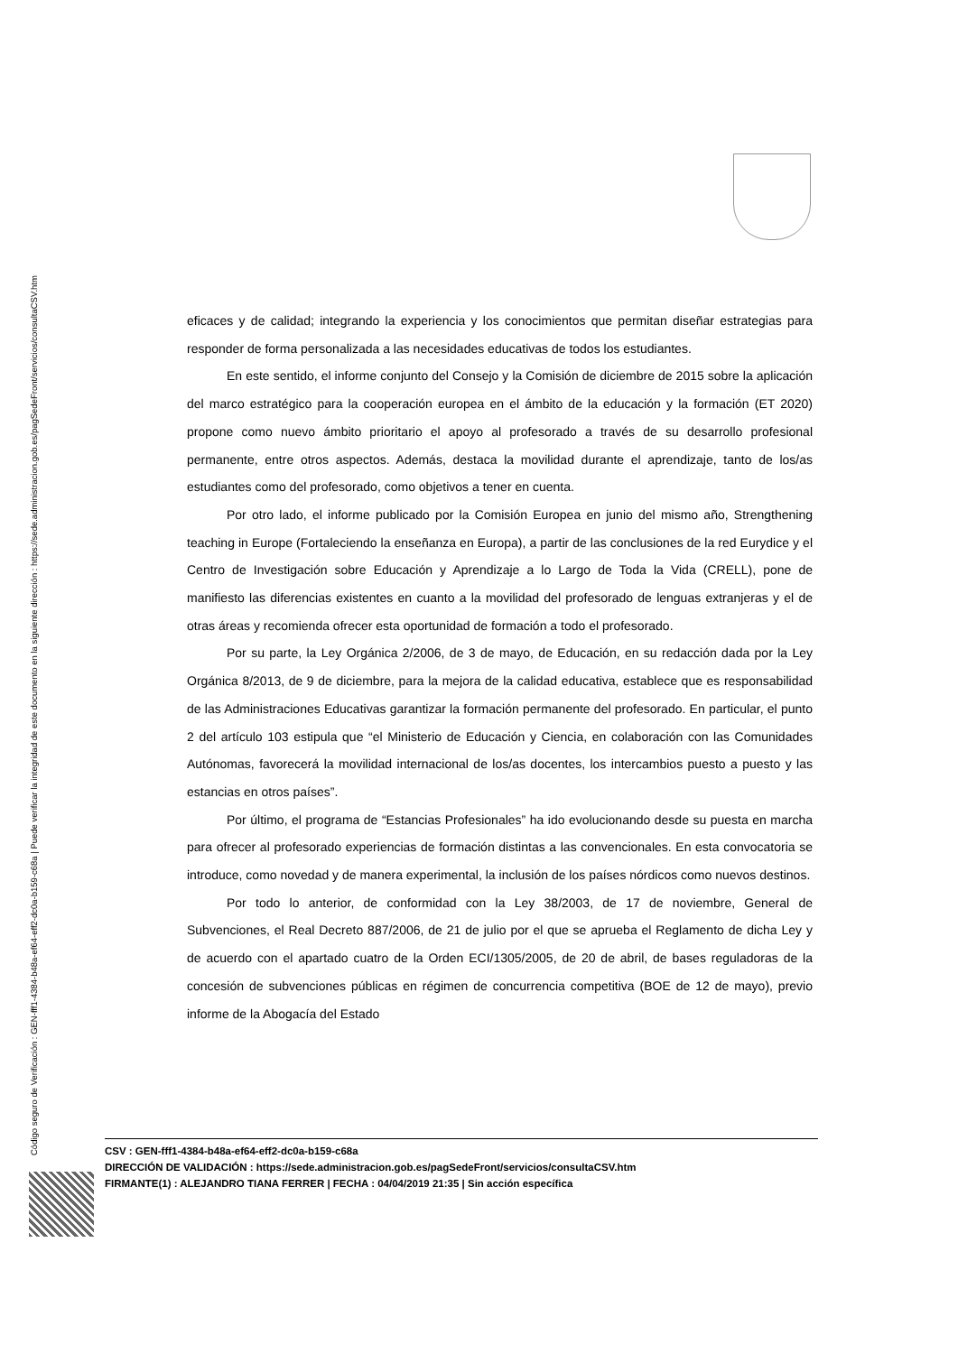Código seguro de Verificación : GEN-fff1-4384-b48a-ef64-eff2-dc0a-b159-c68a | Puede verificar la integridad de este documento en la siguiente dirección : https://sede.administracion.gob.es/pagSedeFront/servicios/consultaCSV.htm
eficaces y de calidad; integrando la experiencia y los conocimientos que permitan diseñar estrategias para responder de forma personalizada a las necesidades educativas de todos los estudiantes.
En este sentido, el informe conjunto del Consejo y la Comisión de diciembre de 2015 sobre la aplicación del marco estratégico para la cooperación europea en el ámbito de la educación y la formación (ET 2020) propone como nuevo ámbito prioritario el apoyo al profesorado a través de su desarrollo profesional permanente, entre otros aspectos. Además, destaca la movilidad durante el aprendizaje, tanto de los/as estudiantes como del profesorado, como objetivos a tener en cuenta.
Por otro lado, el informe publicado por la Comisión Europea en junio del mismo año, Strengthening teaching in Europe (Fortaleciendo la enseñanza en Europa), a partir de las conclusiones de la red Eurydice y el Centro de Investigación sobre Educación y Aprendizaje a lo Largo de Toda la Vida (CRELL), pone de manifiesto las diferencias existentes en cuanto a la movilidad del profesorado de lenguas extranjeras y el de otras áreas y recomienda ofrecer esta oportunidad de formación a todo el profesorado.
Por su parte, la Ley Orgánica 2/2006, de 3 de mayo, de Educación, en su redacción dada por la Ley Orgánica 8/2013, de 9 de diciembre, para la mejora de la calidad educativa, establece que es responsabilidad de las Administraciones Educativas garantizar la formación permanente del profesorado. En particular, el punto 2 del artículo 103 estipula que “el Ministerio de Educación y Ciencia, en colaboración con las Comunidades Autónomas, favorecerá la movilidad internacional de los/as docentes, los intercambios puesto a puesto y las estancias en otros países”.
Por último, el programa de “Estancias Profesionales” ha ido evolucionando desde su puesta en marcha para ofrecer al profesorado experiencias de formación distintas a las convencionales. En esta convocatoria se introduce, como novedad y de manera experimental, la inclusión de los países nórdicos como nuevos destinos.
Por todo lo anterior, de conformidad con la Ley 38/2003, de 17 de noviembre, General de Subvenciones, el Real Decreto 887/2006, de 21 de julio por el que se aprueba el Reglamento de dicha Ley y de acuerdo con el apartado cuatro de la Orden ECI/1305/2005, de 20 de abril, de bases reguladoras de la concesión de subvenciones públicas en régimen de concurrencia competitiva (BOE de 12 de mayo), previo informe de la Abogacía del Estado
CSV : GEN-fff1-4384-b48a-ef64-eff2-dc0a-b159-c68a
DIRECCIÓN DE VALIDACIÓN : https://sede.administracion.gob.es/pagSedeFront/servicios/consultaCSV.htm
FIRMANTE(1) : ALEJANDRO TIANA FERRER | FECHA : 04/04/2019 21:35 | Sin acción específica